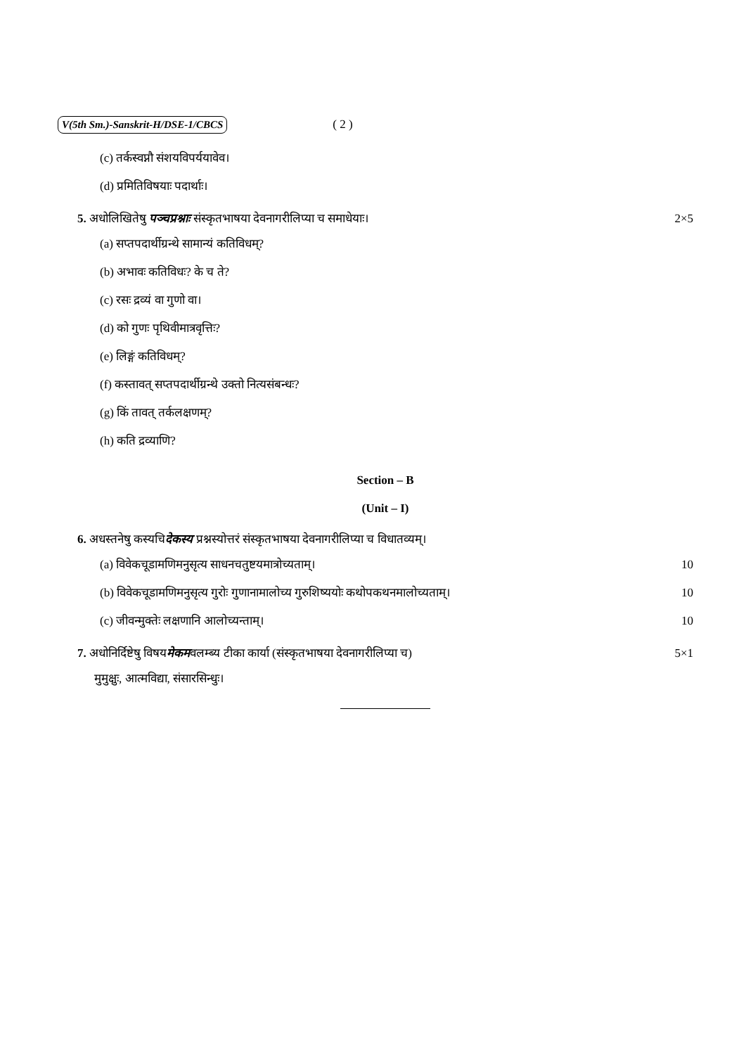V(5th Sm.)-Sanskrit-H/DSE-1/CBCS ( 2 )
(c) तर्कस्वप्नौ संशयविपर्ययावेव।
(d) प्रमितिविषयाः पदार्थाः।
5. अधोलिखितेषु पञ्चप्रश्नाः संस्कृतभाषया देवनागरीलिप्या च समाधेयाः। 2×5
(a) सप्तपदार्थीग्रन्थे सामान्यं कतिविधम्?
(b) अभावः कतिविधः? के च ते?
(c) रसः द्रव्यं वा गुणो वा।
(d) को गुणः पृथिवीमात्रवृत्तिः?
(e) लिङ्गं कतिविधम्?
(f) कस्तावत् सप्तपदार्थीग्रन्थे उक्तो नित्यसंबन्धः?
(g) किं तावत् तर्कलक्षणम्?
(h) कति द्रव्याणि?
Section – B
(Unit – I)
6. अधस्तनेषु कस्यचिदेकस्य प्रश्नस्योत्तरं संस्कृतभाषया देवनागरीलिप्या च विधातव्यम्।
(a) विवेकचूडामणिमनुसृत्य साधनचतुष्टयमात्रोच्यताम्। 10
(b) विवेकचूडामणिमनुसृत्य गुरोः गुणानामालोच्य गुरुशिष्ययोः कथोपकथनमालोच्यताम्। 10
(c) जीवन्मुक्तेः लक्षणानि आलोच्यन्ताम्। 10
7. अधोनिर्दिष्टेषु विषयमेकमवलम्ब्य टीका कार्या (संस्कृतभाषया देवनागरीलिप्या च) 5×1
मुमुक्षुः, आत्मविद्या, संसारसिन्धुः।